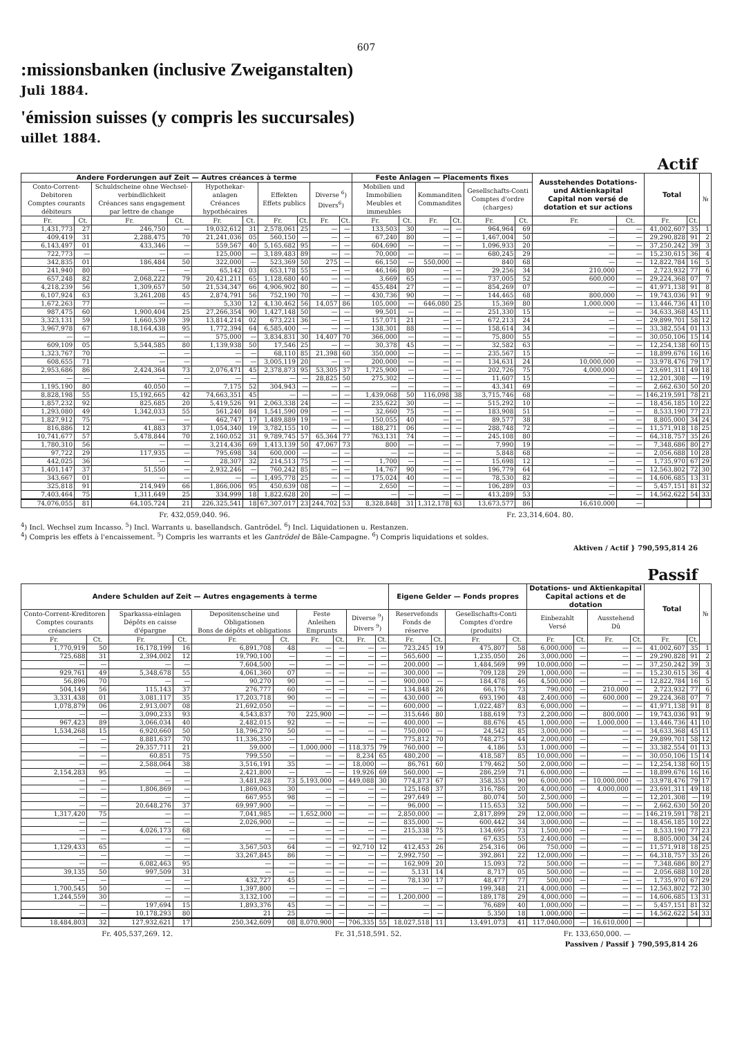607
:missionsbanken (inclusive Zweiganstalten)
Juli 1884.
'émission suisses (y compris les succursales)
uillet 1884.
Actif
| Andere Forderungen auf Zeit — Autres créances à terme | | | | | | | | | | Feste Anlagen — Placements fixes | | | | | | Ausstehendes Dotations- und Aktienkapital Capital non versé de dotation et sur actions | | Total | | № |
| --- | --- | --- | --- | --- | --- | --- | --- | --- | --- | --- | --- | --- | --- | --- | --- | --- | --- | --- | --- | --- |
| Conto-Corrent-Debitoren Comptes courants débiteurs | | Schuldscheine ohne Wechsel-verbindlichkeit Créances sans engagement par lettre de change | | Hypothekar-anlagen Créances hypothécaires | | Effekten Effets publics | | Diverse <sup>6</sup>) Divers<sup>6</sup>) | | Mobilien und Immobilien Meubles et immeubles | | Kommanditen Commandites | | Gesellschafts-Conti Comptes d'ordre (charges) | | | | | | |
| Fr. | Ct. | Fr. | Ct. | Fr. | Ct. | Fr. | Ct. | Fr. | Ct. | Fr. | Ct. | Fr. | Ct. | Fr. | Ct. | Fr. | Ct. | Fr. | Ct. | |
| 1,431,773 | 27 | 246,750 | — | 19,032,612 | 31 | 2,578,061 | 25 | — | — | 133,503 | 30 | — | — | 964,964 | 69 | — | — | 41,002,607 | 35 | 1 |
| 409,419 | 31 | 2,288,475 | 70 | 21,241,036 | 05 | 560,150 | — | — | — | 67,240 | 80 | — | — | 1,467,004 | 50 | — | — | 29,290,828 | 91 | 2 |
| 6,143,497 | 01 | 433,346 | — | 559,567 | 40 | 5,165,682 | 95 | — | — | 604,690 | — | — | — | 1,096,933 | 20 | — | — | 37,250,242 | 39 | 3 |
| 722,773 | — | — | — | 125,000 | — | 3,189,483 | 89 | — | — | 70,000 | — | — | — | 680,245 | 29 | — | — | 15,230,615 | 36 | 4 |
| 342,835 | 01 | 186,484 | 50 | 322,000 | — | 523,369 | 50 | 275 | — | 66,150 | — | 550,000 | — | 840 | 68 | — | — | 12,822,784 | 16 | 5 |
| 241,940 | 80 | — | — | 65,142 | 03 | 653,178 | 55 | — | — | 46,166 | 80 | — | — | 29,256 | 34 | 210,000 | — | 2,723,932 | 77 | 6 |
| 657,248 | 82 | 2,068,222 | 79 | 20,421,211 | 65 | 1,128,680 | 40 | — | — | 3,669 | 65 | — | — | 737,005 | 52 | 600,000 | — | 29,224,368 | 07 | 7 |
| 4,218,239 | 56 | 1,309,657 | 50 | 21,534,347 | 66 | 4,906,902 | 80 | — | — | 455,484 | 27 | — | — | 854,269 | 07 | — | — | 41,971,138 | 91 | 8 |
| 6,107,924 | 63 | 3,261,208 | 45 | 2,874,791 | 56 | 752,190 | 70 | — | — | 430,736 | 90 | — | — | 144,465 | 68 | 800,000 | — | 19,743,036 | 91 | 9 |
| 1,672,263 | 77 | — | — | 5,330 | 12 | 4,130,462 | 56 | 14,057 | 86 | 105,000 | — | 646,080 | 25 | 15,369 | 80 | 1,000,000 | — | 13,446,736 | 41 | 10 |
| 987,475 | 60 | 1,900,404 | 25 | 27,266,354 | 90 | 1,427,148 | 50 | — | — | 99,501 | — | — | — | 251,330 | 15 | — | — | 34,633,368 | 45 | 11 |
| 3,323,131 | 59 | 1,660,539 | 39 | 13,814,214 | 02 | 673,221 | 36 | — | — | 157,071 | 21 | — | — | 672,213 | 24 | — | — | 29,899,701 | 58 | 12 |
| 3,967,978 | 67 | 18,164,438 | 95 | 1,772,394 | 64 | 6,585,400 | — | — | — | 138,301 | 88 | — | — | 158,614 | 34 | — | — | 33,382,554 | 01 | 13 |
| — | — | — | — | 575,000 | — | 3,834,831 | 30 | 14,407 | 70 | 366,000 | — | — | — | 75,800 | 55 | — | — | 30,050,106 | 15 | 14 |
| 609,109 | 05 | 5,544,585 | 80 | 1,139,938 | 50 | 17,546 | 25 | — | — | 30,378 | 45 | — | — | 32,582 | 63 | — | — | 12,254,138 | 60 | 15 |
| 1,323,767 | 70 | — | — | — | — | 68,110 | 85 | 21,398 | 60 | 350,000 | — | — | — | 235,567 | 15 | — | — | 18,899,676 | 16 | 16 |
| 608,655 | 71 | — | — | — | — | 3,005,119 | 20 | — | — | 200,000 | — | — | — | 134,631 | 24 | 10,000,000 | — | 33,978,476 | 79 | 17 |
| 2,953,686 | 86 | 2,424,364 | 73 | 2,076,471 | 45 | 2,378,873 | 95 | 53,305 | 37 | 1,725,900 | — | — | — | 202,726 | 75 | 4,000,000 | — | 23,691,311 | 49 | 18 |
| — | — | — | — | — | — | — | — | 28,825 | 50 | 275,302 | — | — | — | 11,607 | 15 | — | — | 12,201,308 | — | 19 |
| 1,195,190 | 80 | 40,050 | — | 7,175 | 52 | 304,943 | — | — | — | — | — | — | — | 43,341 | 69 | — | — | 2,662,630 | 50 | 20 |
| 8,828,198 | 55 | 15,192,665 | 42 | 74,663,351 | 45 | — | — | — | — | 1,439,068 | 50 | 116,098 | 38 | 3,715,746 | 68 | — | — | 146,219,591 | 78 | 21 |
| 1,857,232 | 92 | 825,685 | 20 | 5,419,526 | 91 | 2,063,338 | 24 | — | — | 235,622 | 30 | — | — | 515,292 | 10 | — | — | 18,456,185 | 10 | 22 |
| 1,293,080 | 49 | 1,342,033 | 55 | 561,240 | 84 | 1,541,590 | 09 | — | — | 32,660 | 75 | — | — | 183,908 | 51 | — | — | 8,533,190 | 77 | 23 |
| 1,827,912 | 75 | — | — | 462,747 | 17 | 1,489,889 | 19 | — | — | 150,055 | 40 | — | — | 89,577 | 38 | — | — | 8,805,000 | 34 | 24 |
| 816,886 | 12 | 41,883 | 37 | 1,054,340 | 19 | 3,782,155 | 10 | — | — | 188,271 | 06 | — | — | 288,748 | 72 | — | — | 11,571,918 | 18 | 25 |
| 10,741,677 | 57 | 5,478,844 | 70 | 2,160,052 | 31 | 9,789,745 | 57 | 65,364 | 77 | 763,131 | 74 | — | — | 245,108 | 80 | — | — | 64,318,757 | 35 | 26 |
| 1,780,310 | 56 | — | — | 3,214,436 | 69 | 1,413,139 | 50 | 47,067 | 73 | 800 | — | — | — | 7,990 | 19 | — | — | 7,348,686 | 80 | 27 |
| 97,722 | 29 | 117,935 | — | 795,698 | 34 | 600,000 | — | — | — | — | — | — | — | 5,848 | 68 | — | — | 2,056,688 | 10 | 28 |
| 442,025 | 36 | — | — | 28,307 | 32 | 214,513 | 75 | — | — | 1,700 | — | — | — | 15,698 | 12 | — | — | 1,735,970 | 67 | 29 |
| 1,401,147 | 37 | 51,550 | — | 2,932,246 | — | 760,242 | 85 | — | — | 14,767 | 90 | — | — | 196,779 | 64 | — | — | 12,563,802 | 72 | 30 |
| 343,667 | 01 | — | — | — | — | 1,495,778 | 25 | — | — | 175,024 | 40 | — | — | 78,530 | 82 | — | — | 14,606,685 | 13 | 31 |
| 325,818 | 91 | 214,949 | 66 | 1,866,006 | 95 | 450,639 | 08 | — | — | 2,650 | — | — | — | 106,289 | 03 | — | — | 5,457,151 | 81 | 32 |
| 7,403,464 | 75 | 1,311,649 | 25 | 334,999 | 18 | 1,822,628 | 20 | — | — | — | — | — | — | 413,289 | 53 | — | — | 14,562,622 | 54 | 33 |
| 74,076,055 | 81 | 64,105,724 | 21 | 226,325,541 | 18 | 67,307,017 | 23 | 244,702 | 53 | 8,328,848 | 31 | 1,312,178 | 63 | 13,673,577 | 86 | 16,610,000 | — | | | |
Fr. 432,059,040. 96. Fr. 23,314,604. 80.
<sup>4</sup>) Incl. Wechsel zum Incasso. <sup>5</sup>) Incl. Warrants u. basellandsch. Gantrödel. <sup>6</sup>) Incl. Liquidationen u. Restanzen.
<sup>4</sup>) Compris les effets à l'encaissement. <sup>5</sup>) Compris les warrants et les Gantrödel de Bâle-Campagne. <sup>6</sup>) Compris liquidations et soldes.
Aktiven / Actif } 790,595,814 26
Passif
| Andere Schulden auf Zeit — Autres engagements à terme | | | | | | | | | | Eigene Gelder — Fonds propres | | | | Dotations- und Aktienkapital Capital actions et de dotation | | | | Total | | № |
| --- | --- | --- | --- | --- | --- | --- | --- | --- | --- | --- | --- | --- | --- | --- | --- | --- | --- | --- | --- | --- |
| Conto-Corrent-Kreditoren Comptes courants créanciers | | Sparkassa-einlagen Dépôts en caisse d'épargne | | Depositenscheine und Obligationen Bons de dépôts et obligations | | Feste Anleihen Emprunts | | Diverse <sup>9</sup>) Divers <sup>9</sup>) | | Reservefonds Fonds de réserve | | Gesellschafts-Conti Comptes d'ordre (produits) | | Einbezahlt Versé | | Ausstehend Dû | | | | |
| Fr. | Ct. | Fr. | Ct. | Fr. | Ct. | Fr. | Ct. | Fr. | Ct. | Fr. | Ct. | Fr. | Ct. | Fr. | Ct. | Fr. | Ct. | Fr. | Ct. | |
| 1,770,919 | 50 | 16,178,199 | 16 | 6,891,708 | 48 | — | — | — | — | 723,245 | 19 | 475,807 | 58 | 6,000,000 | — | — | — | 41,002,607 | 35 | 1 |
| 725,688 | 31 | 2,394,002 | 12 | 19,790,100 | — | — | — | — | — | 565,600 | — | 1,235,050 | 26 | 3,000,000 | — | — | — | 29,290,828 | 91 | 2 |
| — | — | — | — | 7,604,500 | — | — | — | — | — | 200,000 | — | 1,484,569 | 99 | 10,000,000 | — | — | — | 37,250,242 | 39 | 3 |
| 929,761 | 49 | 5,348,678 | 55 | 4,061,360 | 07 | — | — | — | — | 300,000 | — | 709,128 | 29 | 1,000,000 | — | — | — | 15,230,615 | 36 | 4 |
| 56,896 | 70 | — | — | 90,270 | 90 | — | — | — | — | 900,000 | — | 184,478 | 46 | 4,500,000 | — | — | — | 12,822,784 | 16 | 5 |
| 504,149 | 56 | 115,143 | 37 | 276,777 | 60 | — | — | — | — | 134,848 | 26 | 66,176 | 73 | 790,000 | — | 210,000 | — | 2,723,932 | 77 | 6 |
| 3,331,438 | 01 | 3,081,117 | 35 | 17,203,718 | 90 | — | — | — | — | 430,000 | — | 693,190 | 48 | 2,400,000 | — | 600,000 | — | 29,224,368 | 07 | 7 |
| 1,078,879 | 06 | 2,913,007 | 08 | 21,692,050 | — | — | — | — | — | 600,000 | — | 1,022,487 | 83 | 6,000,000 | — | — | — | 41,971,138 | 91 | 8 |
| — | — | 3,090,233 | 93 | 4,543,837 | 70 | 225,900 | — | — | — | 315,646 | 80 | 188,619 | 73 | 2,200,000 | — | 800,000 | — | 19,743,036 | 91 | 9 |
| 967,423 | 89 | 3,066,034 | 40 | 2,482,015 | 92 | — | — | — | — | 400,000 | — | 88,676 | 45 | 1,000,000 | — | 1,000,000 | — | 13,446,736 | 41 | 10 |
| 1,534,268 | 15 | 6,920,660 | 50 | 18,796,270 | 50 | — | — | — | — | 750,000 | — | 24,542 | 85 | 3,000,000 | — | — | — | 34,633,368 | 45 | 11 |
| — | — | 8,881,637 | 70 | 11,336,350 | — | — | — | — | — | 775,812 | 70 | 748,275 | 44 | 2,000,000 | — | — | — | 29,899,701 | 58 | 12 |
| — | — | 29,357,711 | 21 | 59,000 | — | 1,000,000 | — | 118,375 | 79 | 760,000 | — | 4,186 | 53 | 1,000,000 | — | — | — | 33,382,554 | 01 | 13 |
| — | — | 60,851 | 75 | 799,550 | — | — | — | 8,234 | 65 | 480,200 | — | 418,587 | 85 | 10,000,000 | — | — | — | 30,050,106 | 15 | 14 |
| — | — | 2,588,064 | 38 | 3,516,191 | 35 | — | — | 18,000 | — | 86,761 | 60 | 179,462 | 50 | 2,000,000 | — | — | — | 12,254,138 | 60 | 15 |
| 2,154,283 | 95 | — | — | 2,421,800 | — | — | — | 19,926 | 69 | 560,000 | — | 286,259 | 71 | 6,000,000 | — | — | — | 18,899,676 | 16 | 16 |
| — | — | — | — | 3,481,928 | 73 | 5,193,000 | — | 449,088 | 30 | 774,873 | 67 | 358,353 | 90 | 6,000,000 | — | 10,000,000 | — | 33,978,476 | 79 | 17 |
| — | — | 1,806,869 | — | 1,869,063 | 30 | — | — | — | — | 125,168 | 37 | 316,786 | 20 | 4,000,000 | — | 4,000,000 | — | 23,691,311 | 49 | 18 |
| — | — | — | — | 667,955 | 98 | — | — | — | — | 297,649 | — | 80,074 | 50 | 2,500,000 | — | — | — | 12,201,308 | — | 19 |
| — | — | 20,648,276 | 37 | 69,997,900 | — | — | — | — | — | 96,000 | — | 115,653 | 32 | 500,000 | — | — | — | 2,662,630 | 50 | 20 |
| 1,317,420 | 75 | — | — | 7,041,985 | — | 1,652,000 | — | — | — | 2,850,000 | — | 2,817,899 | 29 | 12,000,000 | — | — | — | 146,219,591 | 78 | 21 |
| — | — | — | — | 2,026,900 | — | — | — | — | — | 835,000 | — | 600,442 | 34 | 3,000,000 | — | — | — | 18,456,185 | 10 | 22 |
| — | — | 4,026,173 | 68 | — | — | — | — | — | — | 215,338 | 75 | 134,695 | 73 | 1,500,000 | — | — | — | 8,533,190 | 77 | 23 |
| — | — | — | — | — | — | — | — | — | — | — | — | 67,635 | 55 | 2,400,000 | — | — | — | 8,805,000 | 34 | 24 |
| 1,129,433 | 65 | — | — | 3,567,503 | 64 | — | — | 92,710 | 12 | 412,453 | 26 | 254,316 | 06 | 750,000 | — | — | — | 11,571,918 | 18 | 25 |
| — | — | — | — | 33,267,845 | 86 | — | — | — | — | 2,992,750 | — | 392,861 | 22 | 12,000,000 | — | — | — | 64,318,757 | 35 | 26 |
| — | — | 6,082,463 | 95 | — | — | — | — | — | — | 162,909 | 20 | 15,093 | 72 | 500,000 | — | — | — | 7,348,686 | 80 | 27 |
| 39,135 | 50 | 997,509 | 31 | — | — | — | — | — | — | 5,131 | 14 | 8,717 | 05 | 500,000 | — | — | — | 2,056,688 | 10 | 28 |
| — | — | — | — | 432,727 | 45 | — | — | — | — | 78,130 | 17 | 48,477 | 77 | 500,000 | — | — | — | 1,735,970 | 67 | 29 |
| 1,700,545 | 50 | — | — | 1,397,800 | — | — | — | — | — | — | — | 199,348 | 21 | 4,000,000 | — | — | — | 12,563,802 | 72 | 30 |
| 1,244,559 | 30 | — | — | 3,132,100 | — | — | — | — | — | 1,200,000 | — | 189,178 | 29 | 4,000,000 | — | — | — | 14,606,685 | 13 | 31 |
| — | — | 197,694 | 15 | 1,893,376 | 45 | — | — | — | — | — | — | 76,689 | 40 | 1,000,000 | — | — | — | 5,457,151 | 81 | 32 |
| — | — | 10,178,293 | 80 | 21 | 25 | — | — | — | — | — | — | 5,350 | 18 | 1,000,000 | — | — | — | 14,562,622 | 54 | 33 |
| 18,484,803 | 32 | 127,932,621 | 17 | 250,342,609 | 08 | 8,070,900 | — | 706,335 | 55 | 18,027,518 | 11 | 13,491,073 | 41 | 117,040,000 | — | 16,610,000 | — | | | |
Fr. 405,537,269. 12. Fr. 31,518,591. 52. Fr. 133,650,000. —
Passiven / Passif } 790,595,814 26